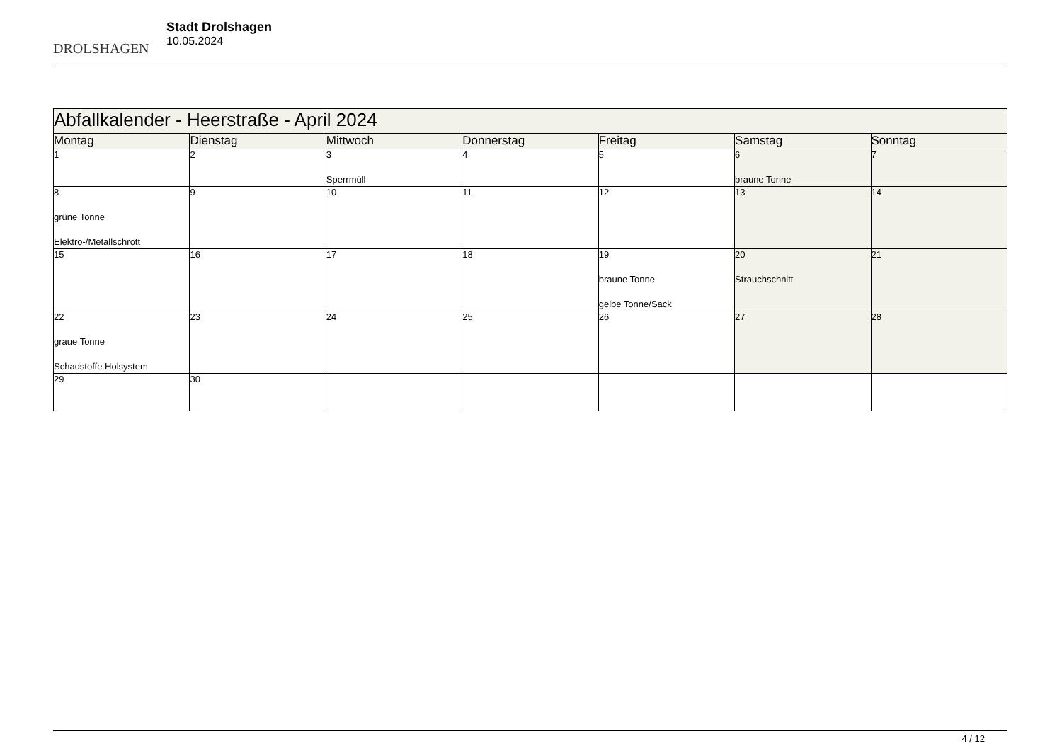DROLSHAGEN
Stadt Drolshagen
10.05.2024
| Abfallkalender - Heerstraße - April 2024 | | | | | | |
| --- | --- | --- | --- | --- | --- | --- |
| Montag | Dienstag | Mittwoch | Donnerstag | Freitag | Samstag | Sonntag |
| 1 | 2 | 3 Sperrmüll | 4 | 5 | 6 braune Tonne | 7 |
| 8 grüne Tonne Elektro-/Metallschrott | 9 | 10 | 11 | 12 | 13 | 14 |
| 15 | 16 | 17 | 18 | 19 braune Tonne gelbe Tonne/Sack | 20 Strauchschnitt | 21 |
| 22 graue Tonne Schadstoffe Holsystem | 23 | 24 | 25 | 26 | 27 | 28 |
| 29 | 30 | | | | | |
4 / 12